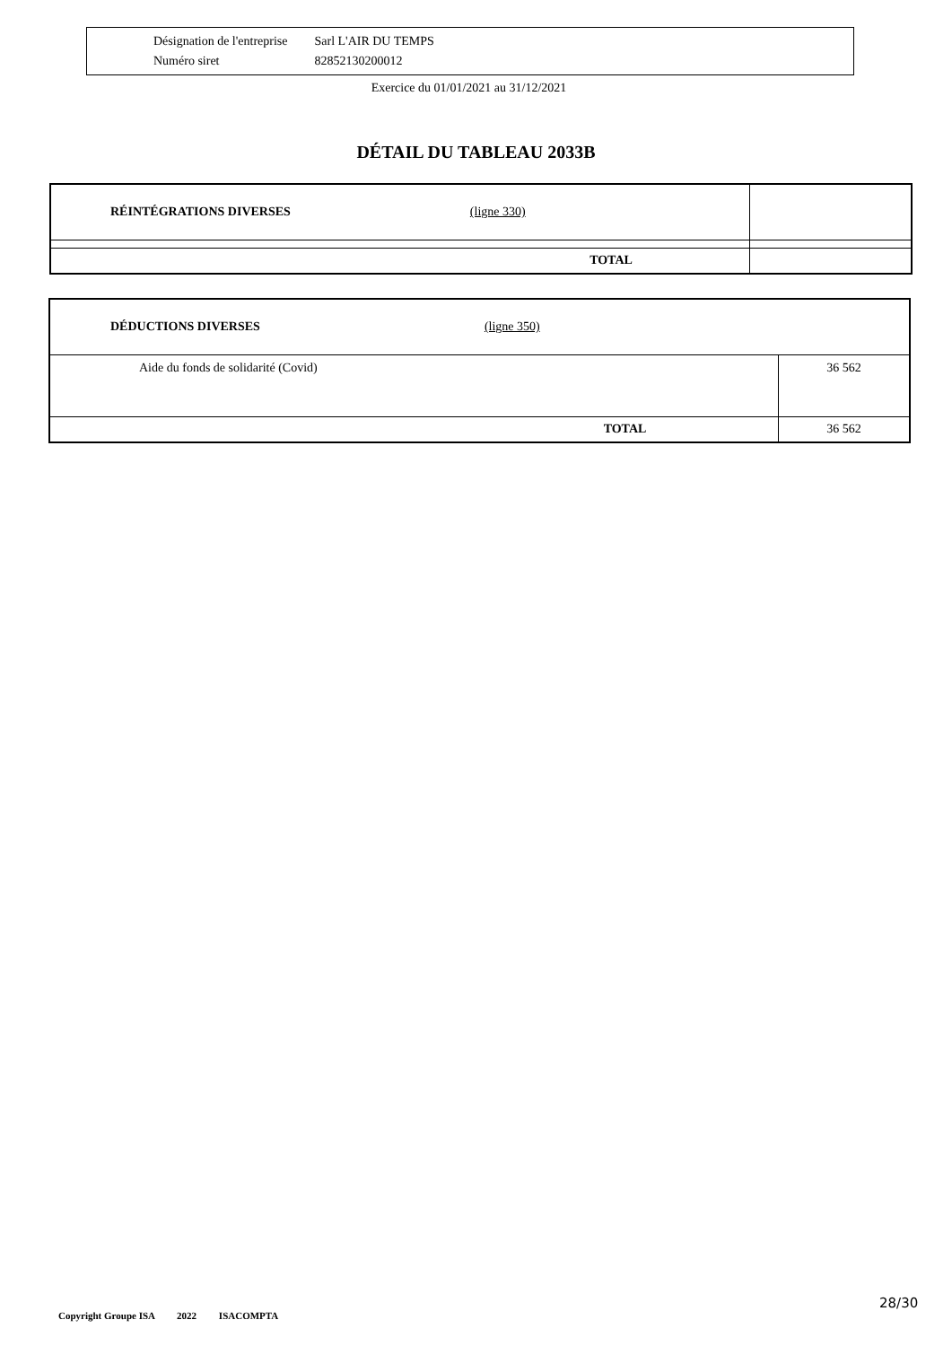Désignation de l'entreprise Sarl L'AIR DU TEMPS
Numéro siret 82852130200012
Exercice du 01/01/2021 au 31/12/2021
DÉTAIL DU TABLEAU 2033B
| RÉINTÉGRATIONS DIVERSES (ligne 330) | |
| TOTAL | |
| DÉDUCTIONS DIVERSES (ligne 350) | |
| Aide du fonds de solidarité (Covid) | 36 562 |
| TOTAL | 36 562 |
Copyright Groupe ISA 2022 ISACOMPTA
28/30